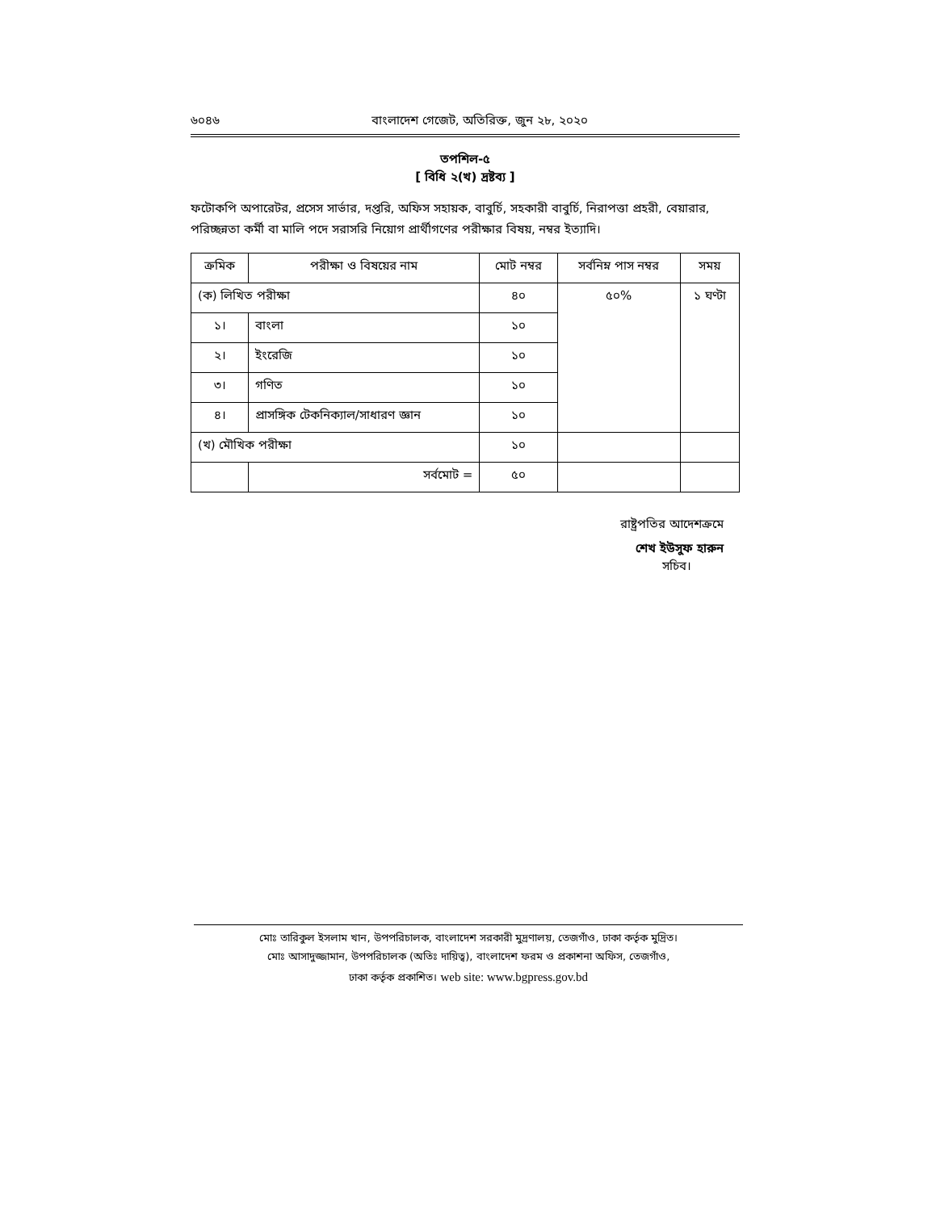৬০৪৬ বাংলাদেশ গেজেট, অতিরিক্ত, জুন ২৮, ২০২০
তপশিল-৫
[ বিধি ২(খ) দ্রষ্টব্য ]
ফটোকপি অপারেটর, প্রসেস সার্ভার, দপ্তরি, অফিস সহায়ক, বাবুর্চি, সহকারী বাবুর্চি, নিরাপত্তা প্রহরী, বেয়ারার, পরিচ্ছন্নতা কর্মী বা মালি পদে সরাসরি নিয়োগ প্রার্থীগণের পরীক্ষার বিষয়, নম্বর ইত্যাদি।
| ক্রমিক | পরীক্ষা ও বিষয়ের নাম | মোট নম্বর | সর্বনিম্ন পাস নম্বর | সময় |
| --- | --- | --- | --- | --- |
| (ক) লিখিত পরীক্ষা | | ৪০ | ৫০% | ১ ঘণ্টা |
| ১। | বাংলা | ১০ | | |
| ২। | ইংরেজি | ১০ | | |
| ৩। | গণিত | ১০ | | |
| ৪। | প্রাসঙ্গিক টেকনিক্যাল/সাধারণ জ্ঞান | ১০ | | |
| (খ) মৌখিক পরীক্ষা | | ১০ | | |
| | সর্বমোট = | ৫০ | | |
রাষ্ট্রপতির আদেশক্রমে
শেখ ইউসুফ হারুন
সচিব।
মোঃ তারিকুল ইসলাম খান, উপপরিচালক, বাংলাদেশ সরকারী মুদ্রণালয়, তেজগাঁও, ঢাকা কর্তৃক মুদ্রিত।
মোঃ আসাদুজ্জামান, উপপরিচালক (অতিঃ দায়িত্ব), বাংলাদেশ ফরম ও প্রকাশনা অফিস, তেজগাঁও,
ঢাকা কর্তৃক প্রকাশিত। web site: www.bgpress.gov.bd